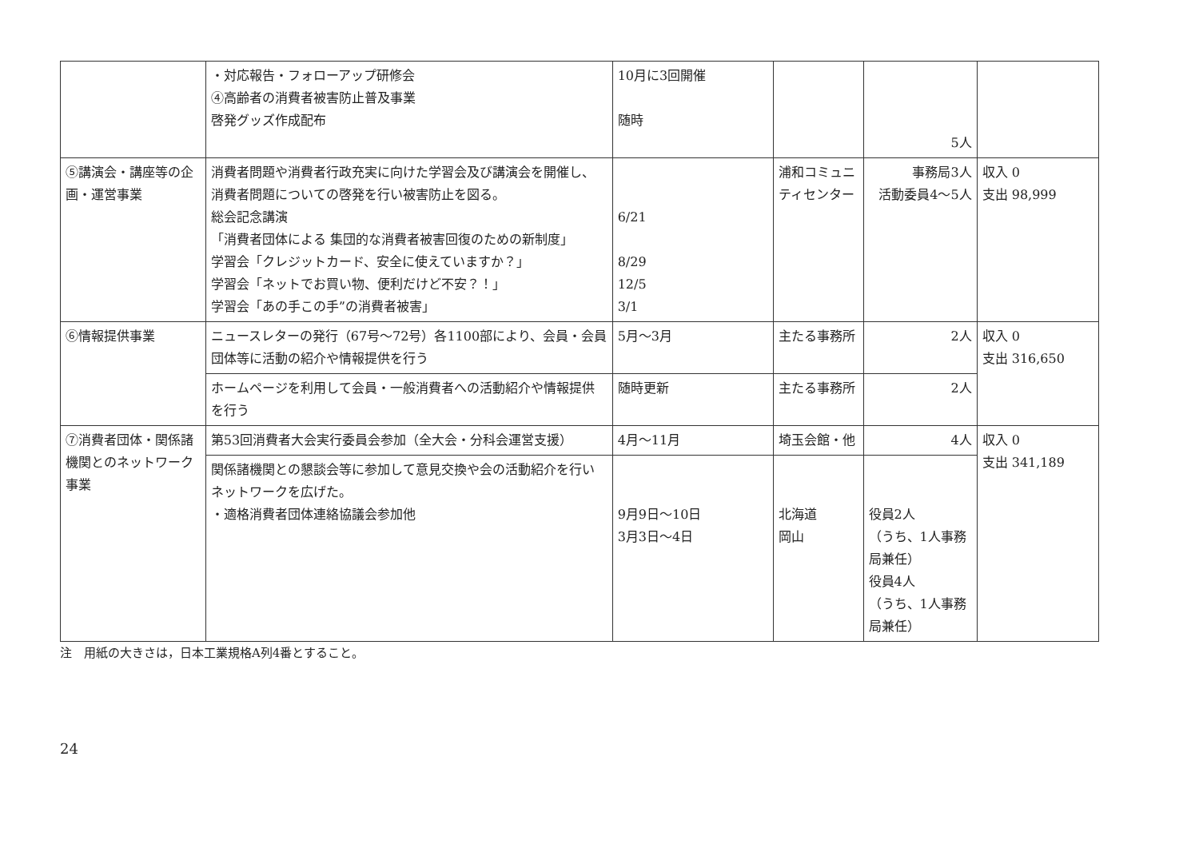| | ・対応報告・フォローアップ研修会 ④高齢者の消費者被害防止普及事業 啓発グッズ作成配布 | 10月に3回開催 随時 | | 5人 | |
| ⑤講演会・講座等の企画・運営事業 | 消費者問題や消費者行政充実に向けた学習会及び講演会を開催し、消費者問題についての啓発を行い被害防止を図る。 総会記念講演 「消費者団体による 集団的な消費者被害回復のための新制度」 学習会「クレジットカード、安全に使えていますか？」 学習会「ネットでお買い物、便利だけど不安？！」 学習会「あの手この手”の消費者被害」 | 6/21 8/29 12/5 3/1 | 浦和コミュニティセンター | 事務局3人 活動委員4～5人 | 収入 0 支出 98,999 |
| ⑥情報提供事業 | ニュースレターの発行（67号～72号）各1100部により、会員・会員団体等に活動の紹介や情報提供を行う | 5月～3月 | 主たる事務所 | 2人 | 収入 0 支出 316,650 |
| | ホームページを利用して会員・一般消費者への活動紹介や情報提供を行う | 随時更新 | 主たる事務所 | 2人 | |
| ⑦消費者団体・関係諸機関とのネットワーク事業 | 第53回消費者大会実行委員会参加（全大会・分科会運営支援） | 4月～11月 | 埼玉会館・他 | 4人 | 収入 0 支出 341,189 |
| | 関係諸機関との懇談会等に参加して意見交換や会の活動紹介を行いネットワークを広げた。 ・適格消費者団体連絡協議会参加他 | 9月9日～10日 3月3日～4日 | 北海道 岡山 | 役員2人 （うち、1人事務局兼任） 役員4人 （うち、1人事務局兼任） | |
注　用紙の大きさは，日本工業規格A列4番とすること。
24